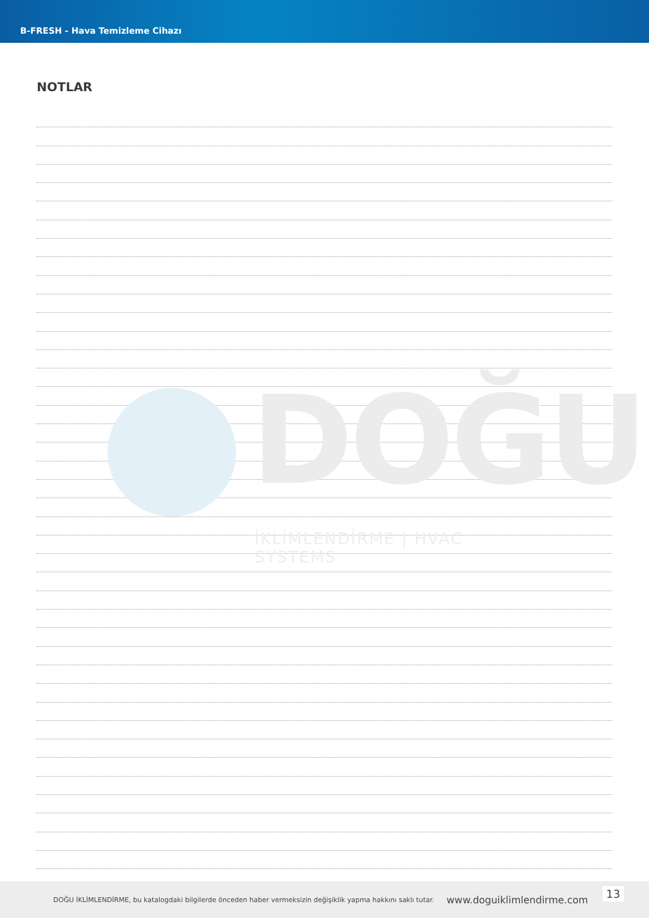B-FRESH - Hava Temizleme Cihazı
NOTLAR
DOĞU
İKLİMLENDİRME | HVAC SYSTEMS
DOĞU İKLİMLENDİRME, bu katalogdaki bilgilerde önceden haber vermeksizin değişiklik yapma hakkını saklı tutar. www.doguiklimlendirme.com 13